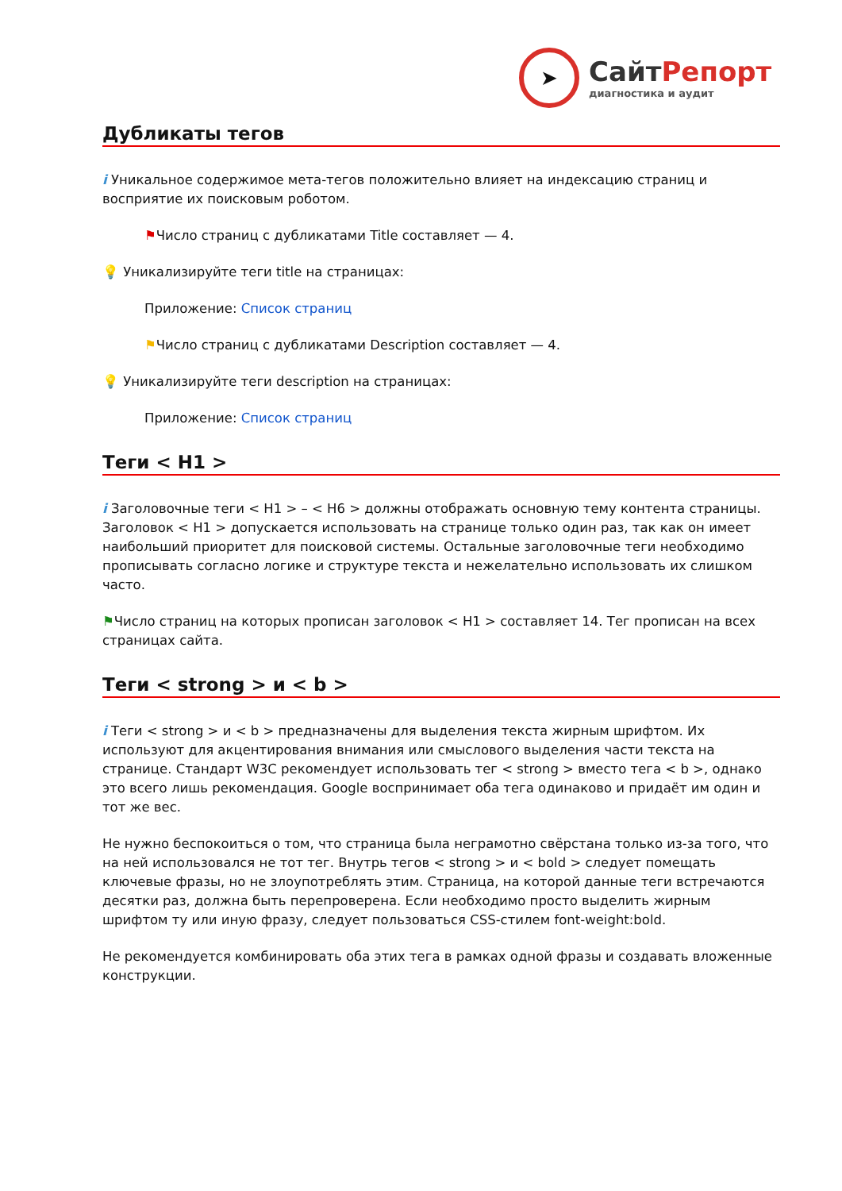➤
СайтРепорт
диагностика и аудит
Дубликаты тегов
i Уникальное содержимое мета-тегов положительно влияет на индексацию страниц и восприятие их поисковым роботом.
⚑Число страниц с дубликатами Title составляет — 4.
💡 Уникализируйте теги title на страницах:
Приложение: Список страниц
⚑Число страниц с дубликатами Description составляет — 4.
💡 Уникализируйте теги description на страницах:
Приложение: Список страниц
Теги < H1 >
i Заголовочные теги < H1 > – < H6 > должны отображать основную тему контента страницы. Заголовок < H1 > допускается использовать на странице только один раз, так как он имеет наибольший приоритет для поисковой системы. Остальные заголовочные теги необходимо прописывать согласно логике и структуре текста и нежелательно использовать их слишком часто.
⚑Число страниц на которых прописан заголовок < H1 > составляет 14. Тег прописан на всех страницах сайта.
Теги < strong > и < b >
i Теги < strong > и < b > предназначены для выделения текста жирным шрифтом. Их используют для акцентирования внимания или смыслового выделения части текста на странице. Стандарт W3C рекомендует использовать тег < strong > вместо тега < b >, однако это всего лишь рекомендация. Google воспринимает оба тега одинаково и придаёт им один и тот же вес.
Не нужно беспокоиться о том, что страница была неграмотно свёрстана только из-за того, что на ней использовался не тот тег. Внутрь тегов < strong > и < bold > следует помещать ключевые фразы, но не злоупотреблять этим. Страница, на которой данные теги встречаются десятки раз, должна быть перепроверена. Если необходимо просто выделить жирным шрифтом ту или иную фразу, следует пользоваться CSS-стилем font-weight:bold.
Не рекомендуется комбинировать оба этих тега в рамках одной фразы и создавать вложенные конструкции.